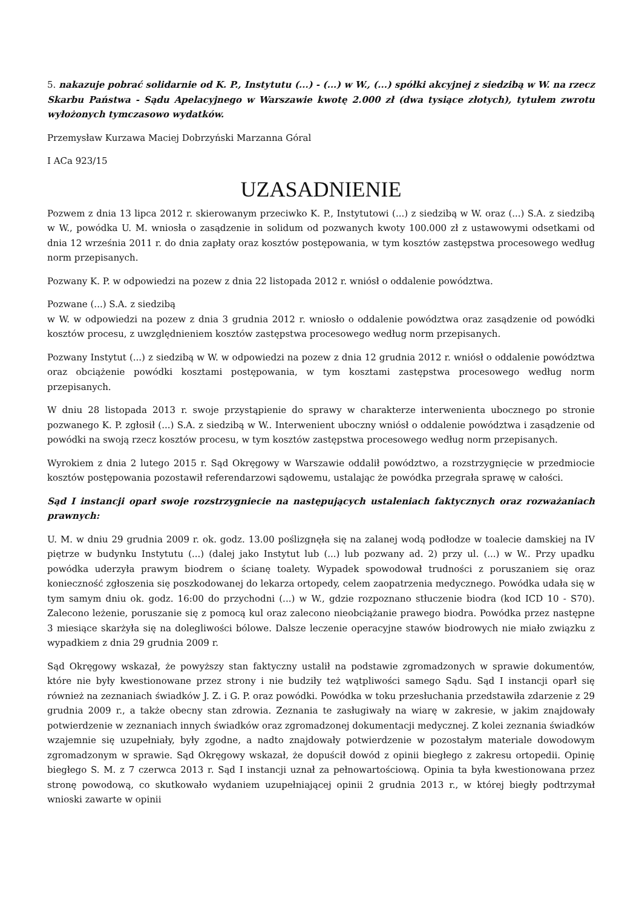5. nakazuje pobrać solidarnie od K. P., Instytutu (...) - (...) w W., (...) spółki akcyjnej z siedzibą w W. na rzecz Skarbu Państwa - Sądu Apelacyjnego w Warszawie kwotę 2.000 zł (dwa tysiące złotych), tytułem zwrotu wyłożonych tymczasowo wydatków.
Przemysław Kurzawa Maciej Dobrzyński Marzanna Góral
I ACa 923/15
UZASADNIENIE
Pozwem z dnia 13 lipca 2012 r. skierowanym przeciwko K. P., Instytutowi (...) z siedzibą w W. oraz (...) S.A. z siedzibą w W., powódka U. M. wniosła o zasądzenie in solidum od pozwanych kwoty 100.000 zł z ustawowymi odsetkami od dnia 12 września 2011 r. do dnia zapłaty oraz kosztów postępowania, w tym kosztów zastępstwa procesowego według norm przepisanych.
Pozwany K. P. w odpowiedzi na pozew z dnia 22 listopada 2012 r. wniósł o oddalenie powództwa.
Pozwane (...) S.A. z siedzibą
w W. w odpowiedzi na pozew z dnia 3 grudnia 2012 r. wniosło o oddalenie powództwa oraz zasądzenie od powódki kosztów procesu, z uwzględnieniem kosztów zastępstwa procesowego według norm przepisanych.
Pozwany Instytut (...) z siedzibą w W. w odpowiedzi na pozew z dnia 12 grudnia 2012 r. wniósł o oddalenie powództwa oraz obciążenie powódki kosztami postępowania, w tym kosztami zastępstwa procesowego według norm przepisanych.
W dniu 28 listopada 2013 r. swoje przystąpienie do sprawy w charakterze interwenienta ubocznego po stronie pozwanego K. P. zgłosił (...) S.A. z siedzibą w W.. Interwenient uboczny wniósł o oddalenie powództwa i zasądzenie od powódki na swoją rzecz kosztów procesu, w tym kosztów zastępstwa procesowego według norm przepisanych.
Wyrokiem z dnia 2 lutego 2015 r. Sąd Okręgowy w Warszawie oddalił powództwo, a rozstrzygnięcie w przedmiocie kosztów postępowania pozostawił referendarzowi sądowemu, ustalając że powódka przegrała sprawę w całości.
Sąd I instancji oparł swoje rozstrzygniecie na następujących ustaleniach faktycznych oraz rozważaniach prawnych:
U. M. w dniu 29 grudnia 2009 r. ok. godz. 13.00 poślizgnęła się na zalanej wodą podłodze w toalecie damskiej na IV piętrze w budynku Instytutu (...) (dalej jako Instytut lub (...) lub pozwany ad. 2) przy ul. (...) w W.. Przy upadku powódka uderzyła prawym biodrem o ścianę toalety. Wypadek spowodował trudności z poruszaniem się oraz konieczność zgłoszenia się poszkodowanej do lekarza ortopedy, celem zaopatrzenia medycznego. Powódka udała się w tym samym dniu ok. godz. 16:00 do przychodni (...) w W., gdzie rozpoznano stłuczenie biodra (kod ICD 10 - S70). Zalecono leżenie, poruszanie się z pomocą kul oraz zalecono nieobciążanie prawego biodra. Powódka przez następne 3 miesiące skarżyła się na dolegliwości bólowe. Dalsze leczenie operacyjne stawów biodrowych nie miało związku z wypadkiem z dnia 29 grudnia 2009 r.
Sąd Okręgowy wskazał, że powyższy stan faktyczny ustalił na podstawie zgromadzonych w sprawie dokumentów, które nie były kwestionowane przez strony i nie budziły też wątpliwości samego Sądu. Sąd I instancji oparł się również na zeznaniach świadków J. Z. i G. P. oraz powódki. Powódka w toku przesłuchania przedstawiła zdarzenie z 29 grudnia 2009 r., a także obecny stan zdrowia. Zeznania te zasługiwały na wiarę w zakresie, w jakim znajdowały potwierdzenie w zeznaniach innych świadków oraz zgromadzonej dokumentacji medycznej. Z kolei zeznania świadków wzajemnie się uzupełniały, były zgodne, a nadto znajdowały potwierdzenie w pozostałym materiale dowodowym zgromadzonym w sprawie. Sąd Okręgowy wskazał, że dopuścił dowód z opinii biegłego z zakresu ortopedii. Opinię biegłego S. M. z 7 czerwca 2013 r. Sąd I instancji uznał za pełnowartościową. Opinia ta była kwestionowana przez stronę powodową, co skutkowało wydaniem uzupełniającej opinii 2 grudnia 2013 r., w której biegły podtrzymał wnioski zawarte w opinii